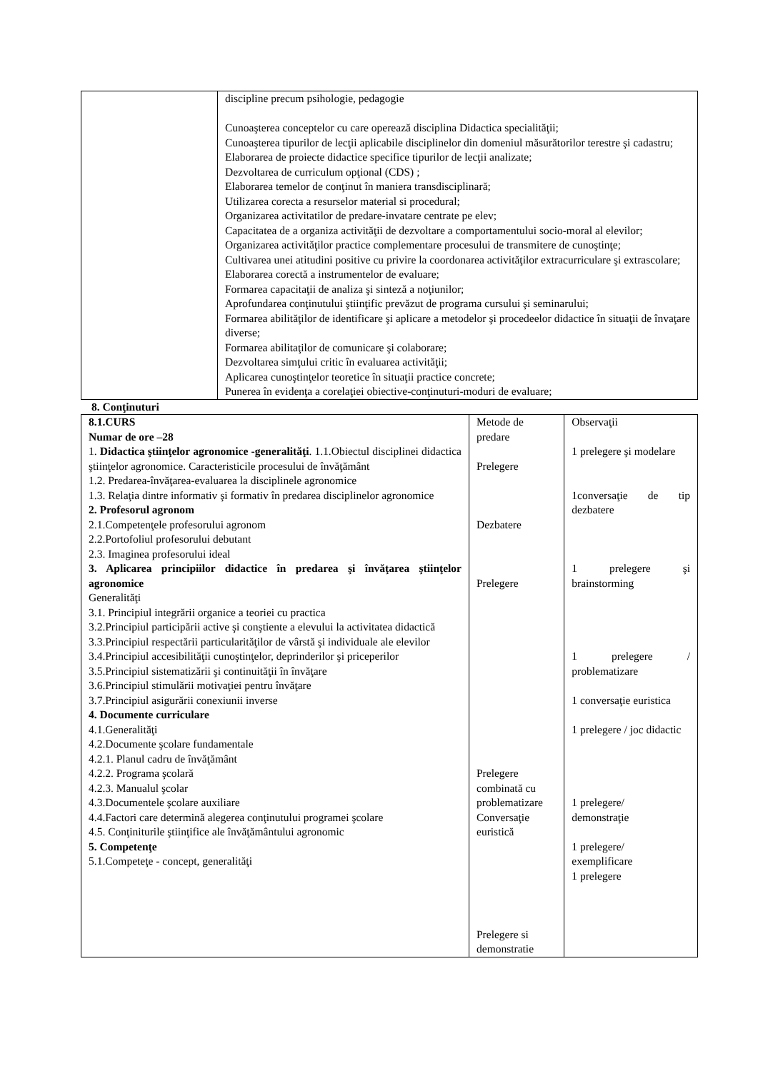| | discipline precum psihologie, pedagogie Cunoaşterea conceptelor cu care operează disciplina Didactica specialităţii; Cunoaşterea tipurilor de lecţii aplicabile disciplinelor din domeniul măsurătorilor terestre şi cadastru; Elaborarea de proiecte didactice specifice tipurilor de lecţii analizate; Dezvoltarea de curriculum opţional (CDS) ; Elaborarea temelor de conţinut în maniera transdisciplinară; Utilizarea corecta a resurselor material si procedural; Organizarea activitatilor de predare-invatare centrate pe elev; Capacitatea de a organiza activităţii de dezvoltare a comportamentului socio-moral al elevilor; Organizarea activităţilor practice complementare procesului de transmitere de cunoştinţe; Cultivarea unei atitudini positive cu privire la coordonarea activităţilor extracurriculare şi extrascolare; Elaborarea corectă a instrumentelor de evaluare; Formarea capacitaţii de analiza şi sinteză a noţiunilor; Aprofundarea conţinutului ştiinţific prevăzut de programa cursului şi seminarului; Formarea abilităţilor de identificare şi aplicare a metodelor şi procedeelor didactice în situaţii de învaţare diverse; Formarea abilitaţilor de comunicare şi colaborare; Dezvoltarea simţului critic în evaluarea activităţii; Aplicarea cunoştinţelor teoretice în situaţii practice concrete; Punerea în evidenţa a corelaţiei obiective-conţinuturi-moduri de evaluare; |
8. Conţinuturi
| 8.1.CURS Numar de ore –28 1. Didactica ştiinţelor agronomice -generalităţi . 1.1.Obiectul disciplinei didactica ştiinţelor agronomice. Caracteristicile procesului de învăţământ 1.2. Predarea-învăţarea-evaluarea la disciplinele agronomice 1.3. Relaţia dintre informativ şi formativ în predarea disciplinelor agronomice 2. Profesorul agronom 2.1.Competenţele profesorului agronom 2.2.Portofoliul profesorului debutant 2.3. Imaginea profesorului ideal 3. Aplicarea principiilor didactice în predarea şi învăţarea ştiinţelor agronomice Generalităţi 3.1. Principiul integrării organice a teoriei cu practica 3.2.Principiul participării active şi conştiente a elevului la activitatea didactică 3.3.Principiul respectării particularităţilor de vârstă şi individuale ale elevilor 3.4.Principiul accesibilităţii cunoştinţelor, deprinderilor şi priceperilor 3.5.Principiul sistematizării şi continuităţii în învăţare 3.6.Principiul stimulării motivaţiei pentru învăţare 3.7.Principiul asigurării conexiunii inverse 4. Documente curriculare 4.1.Generalităţi 4.2.Documente şcolare fundamentale 4.2.1. Planul cadru de învăţământ 4.2.2. Programa şcolară 4.2.3. Manualul şcolar 4.3.Documentele şcolare auxiliare 4.4.Factori care determină alegerea conţinutului programei şcolare 4.5. Conţiniturile ştiinţifice ale învăţământului agronomic 5. Competenţe 5.1.Competeţe - concept, generalităţi | Metode de predare Prelegere Dezbatere Prelegere Prelegere combinată cu problematizare Conversaţie euristică Prelegere si demonstratie | Observaţii 1 prelegere şi modelare 1conversaţie de tip dezbatere 1 prelegere şi brainstorming 1 prelegere / problematizare 1 conversaţie euristica 1 prelegere / joc didactic 1 prelegere/ demonstraţie 1 prelegere/ exemplificare 1 prelegere |